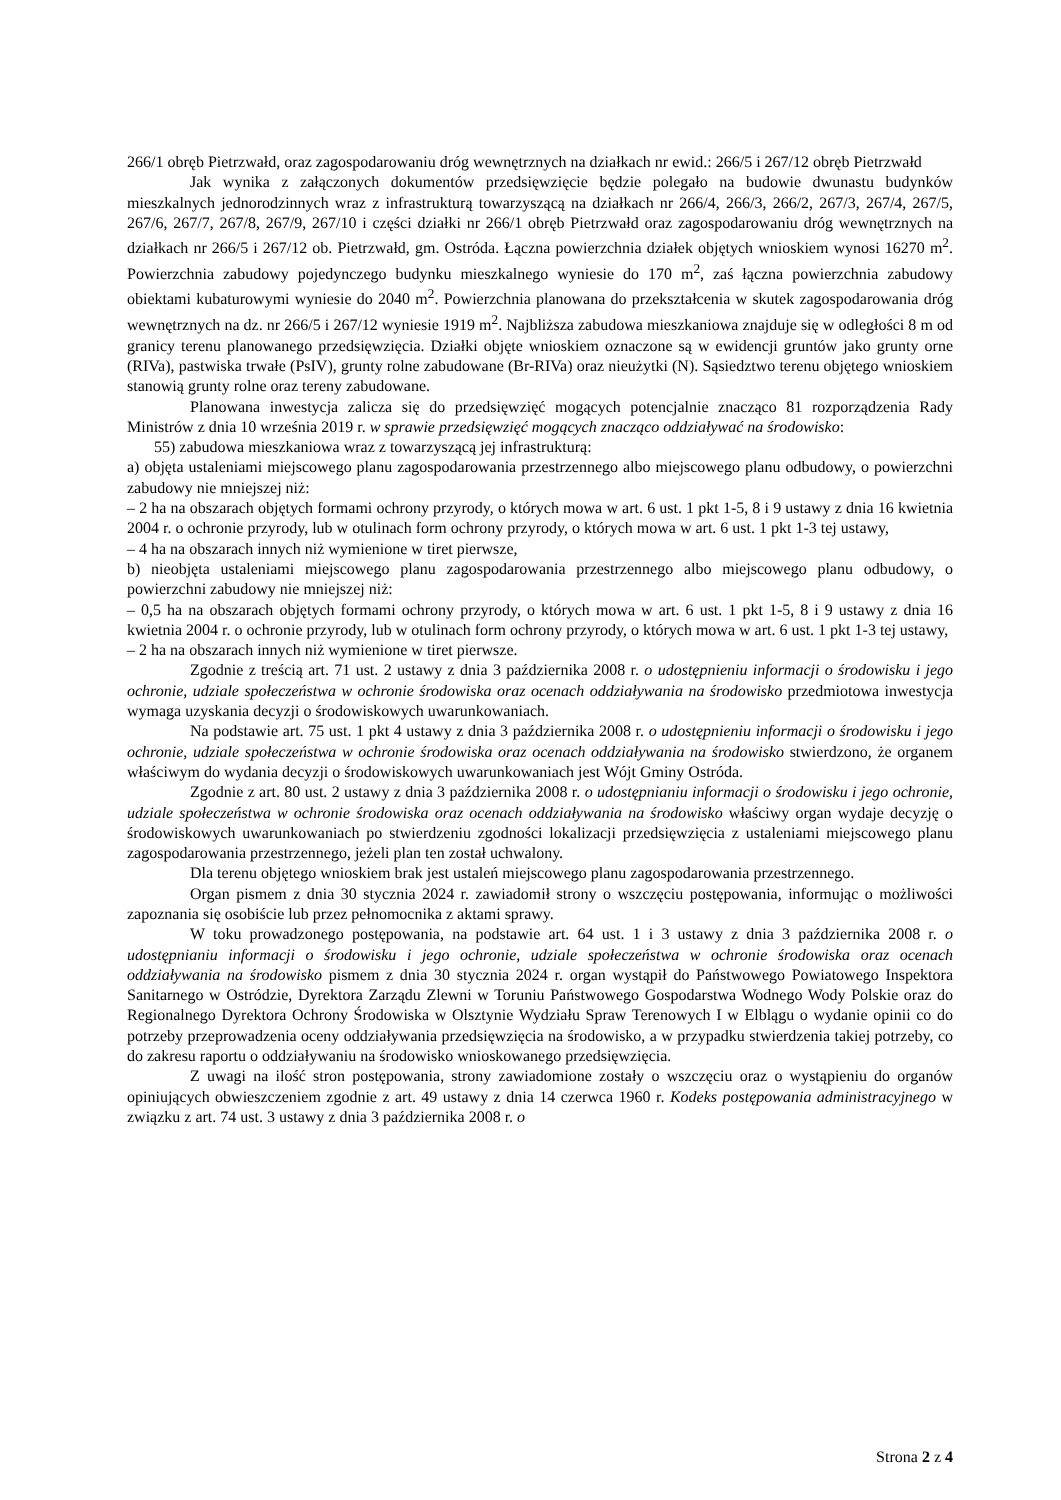266/1 obręb Pietrzwałd, oraz zagospodarowaniu dróg wewnętrznych na działkach nr ewid.: 266/5 i 267/12 obręb Pietrzwałd
Jak wynika z załączonych dokumentów przedsięwzięcie będzie polegało na budowie dwunastu budynków mieszkalnych jednorodzinnych wraz z infrastrukturą towarzyszącą na działkach nr 266/4, 266/3, 266/2, 267/3, 267/4, 267/5, 267/6, 267/7, 267/8, 267/9, 267/10 i części działki nr 266/1 obręb Pietrzwałd oraz zagospodarowaniu dróg wewnętrznych na działkach nr 266/5 i 267/12 ob. Pietrzwałd, gm. Ostróda. Łączna powierzchnia działek objętych wnioskiem wynosi 16270 m<sup>2</sup>. Powierzchnia zabudowy pojedynczego budynku mieszkalnego wyniesie do 170 m<sup>2</sup>, zaś łączna powierzchnia zabudowy obiektami kubaturowymi wyniesie do 2040 m<sup>2</sup>. Powierzchnia planowana do przekształcenia w skutek zagospodarowania dróg wewnętrznych na dz. nr 266/5 i 267/12 wyniesie 1919 m<sup>2</sup>. Najbliższa zabudowa mieszkaniowa znajduje się w odległości 8 m od granicy terenu planowanego przedsięwzięcia. Działki objęte wnioskiem oznaczone są w ewidencji gruntów jako grunty orne (RIVa), pastwiska trwałe (PsIV), grunty rolne zabudowane (Br-RIVa) oraz nieużytki (N). Sąsiedztwo terenu objętego wnioskiem stanowią grunty rolne oraz tereny zabudowane.
Planowana inwestycja zalicza się do przedsięwzięć mogących potencjalnie znacząco 81 rozporządzenia Rady Ministrów z dnia 10 września 2019 r. w sprawie przedsięwzięć mogących znacząco oddziaływać na środowisko:
55) zabudowa mieszkaniowa wraz z towarzyszącą jej infrastrukturą:
a) objęta ustaleniami miejscowego planu zagospodarowania przestrzennego albo miejscowego planu odbudowy, o powierzchni zabudowy nie mniejszej niż:
– 2 ha na obszarach objętych formami ochrony przyrody, o których mowa w art. 6 ust. 1 pkt 1-5, 8 i 9 ustawy z dnia 16 kwietnia 2004 r. o ochronie przyrody, lub w otulinach form ochrony przyrody, o których mowa w art. 6 ust. 1 pkt 1-3 tej ustawy,
– 4 ha na obszarach innych niż wymienione w tiret pierwsze,
b) nieobjęta ustaleniami miejscowego planu zagospodarowania przestrzennego albo miejscowego planu odbudowy, o powierzchni zabudowy nie mniejszej niż:
– 0,5 ha na obszarach objętych formami ochrony przyrody, o których mowa w art. 6 ust. 1 pkt 1-5, 8 i 9 ustawy z dnia 16 kwietnia 2004 r. o ochronie przyrody, lub w otulinach form ochrony przyrody, o których mowa w art. 6 ust. 1 pkt 1-3 tej ustawy,
– 2 ha na obszarach innych niż wymienione w tiret pierwsze.
Zgodnie z treścią art. 71 ust. 2 ustawy z dnia 3 października 2008 r. o udostępnieniu informacji o środowisku i jego ochronie, udziale społeczeństwa w ochronie środowiska oraz ocenach oddziaływania na środowisko przedmiotowa inwestycja wymaga uzyskania decyzji o środowiskowych uwarunkowaniach.
Na podstawie art. 75 ust. 1 pkt 4 ustawy z dnia 3 października 2008 r. o udostępnieniu informacji o środowisku i jego ochronie, udziale społeczeństwa w ochronie środowiska oraz ocenach oddziaływania na środowisko stwierdzono, że organem właściwym do wydania decyzji o środowiskowych uwarunkowaniach jest Wójt Gminy Ostróda.
Zgodnie z art. 80 ust. 2 ustawy z dnia 3 października 2008 r. o udostępnianiu informacji o środowisku i jego ochronie, udziale społeczeństwa w ochronie środowiska oraz ocenach oddziaływania na środowisko właściwy organ wydaje decyzję o środowiskowych uwarunkowaniach po stwierdzeniu zgodności lokalizacji przedsięwzięcia z ustaleniami miejscowego planu zagospodarowania przestrzennego, jeżeli plan ten został uchwalony.
Dla terenu objętego wnioskiem brak jest ustaleń miejscowego planu zagospodarowania przestrzennego.
Organ pismem z dnia 30 stycznia 2024 r. zawiadomił strony o wszczęciu postępowania, informując o możliwości zapoznania się osobiście lub przez pełnomocnika z aktami sprawy.
W toku prowadzonego postępowania, na podstawie art. 64 ust. 1 i 3 ustawy z dnia 3 października 2008 r. o udostępnianiu informacji o środowisku i jego ochronie, udziale społeczeństwa w ochronie środowiska oraz ocenach oddziaływania na środowisko pismem z dnia 30 stycznia 2024 r. organ wystąpił do Państwowego Powiatowego Inspektora Sanitarnego w Ostródzie, Dyrektora Zarządu Zlewni w Toruniu Państwowego Gospodarstwa Wodnego Wody Polskie oraz do Regionalnego Dyrektora Ochrony Środowiska w Olsztynie Wydziału Spraw Terenowych I w Elblągu o wydanie opinii co do potrzeby przeprowadzenia oceny oddziaływania przedsięwzięcia na środowisko, a w przypadku stwierdzenia takiej potrzeby, co do zakresu raportu o oddziaływaniu na środowisko wnioskowanego przedsięwzięcia.
Z uwagi na ilość stron postępowania, strony zawiadomione zostały o wszczęciu oraz o wystąpieniu do organów opiniujących obwieszczeniem zgodnie z art. 49 ustawy z dnia 14 czerwca 1960 r. Kodeks postępowania administracyjnego w związku z art. 74 ust. 3 ustawy z dnia 3 października 2008 r. o
Strona 2 z 4